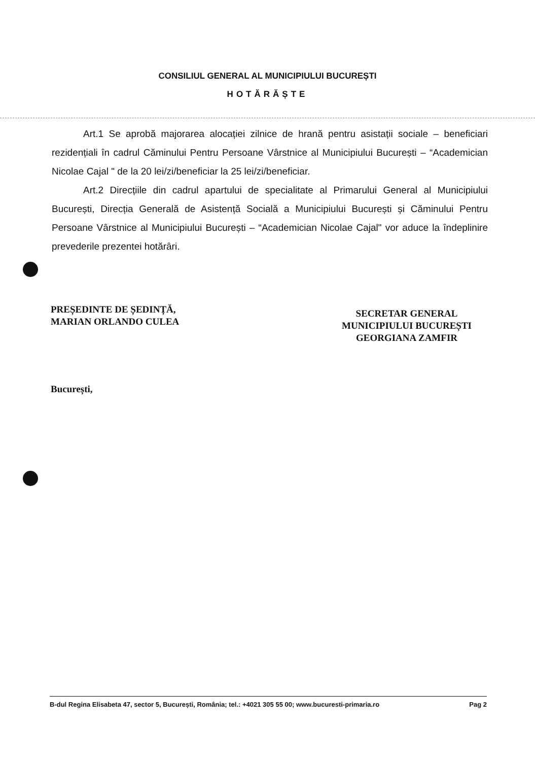CONSILIUL GENERAL AL MUNICIPIULUI BUCUREȘTI
HOTĂRĂȘTE
Art.1 Se aprobă majorarea alocației zilnice de hrană pentru asistații sociale – beneficiari rezidențiali în cadrul Căminului Pentru Persoane Vârstnice al Municipiului București – “Academician Nicolae Cajal " de la 20 lei/zi/beneficiar la 25 lei/zi/beneficiar.
Art.2 Direcțiile din cadrul apartului de specialitate al Primarului General al Municipiului București, Direcția Generală de Asistență Socială a Municipiului București și Căminului Pentru Persoane Vârstnice al Municipiului București – “Academician Nicolae Cajal" vor aduce la îndeplinire prevederile prezentei hotărâri.
PREȘEDINTE DE ȘEDINȚĂ,
MARIAN ORLANDO CULEA
SECRETAR GENERAL
MUNICIPIULUI BUCUREȘTI
GEORGIANA ZAMFIR
București,
B-dul Regina Elisabeta 47, sector 5, București, România; tel.: +4021 305 55 00; www.bucuresti-primaria.ro Pag 2